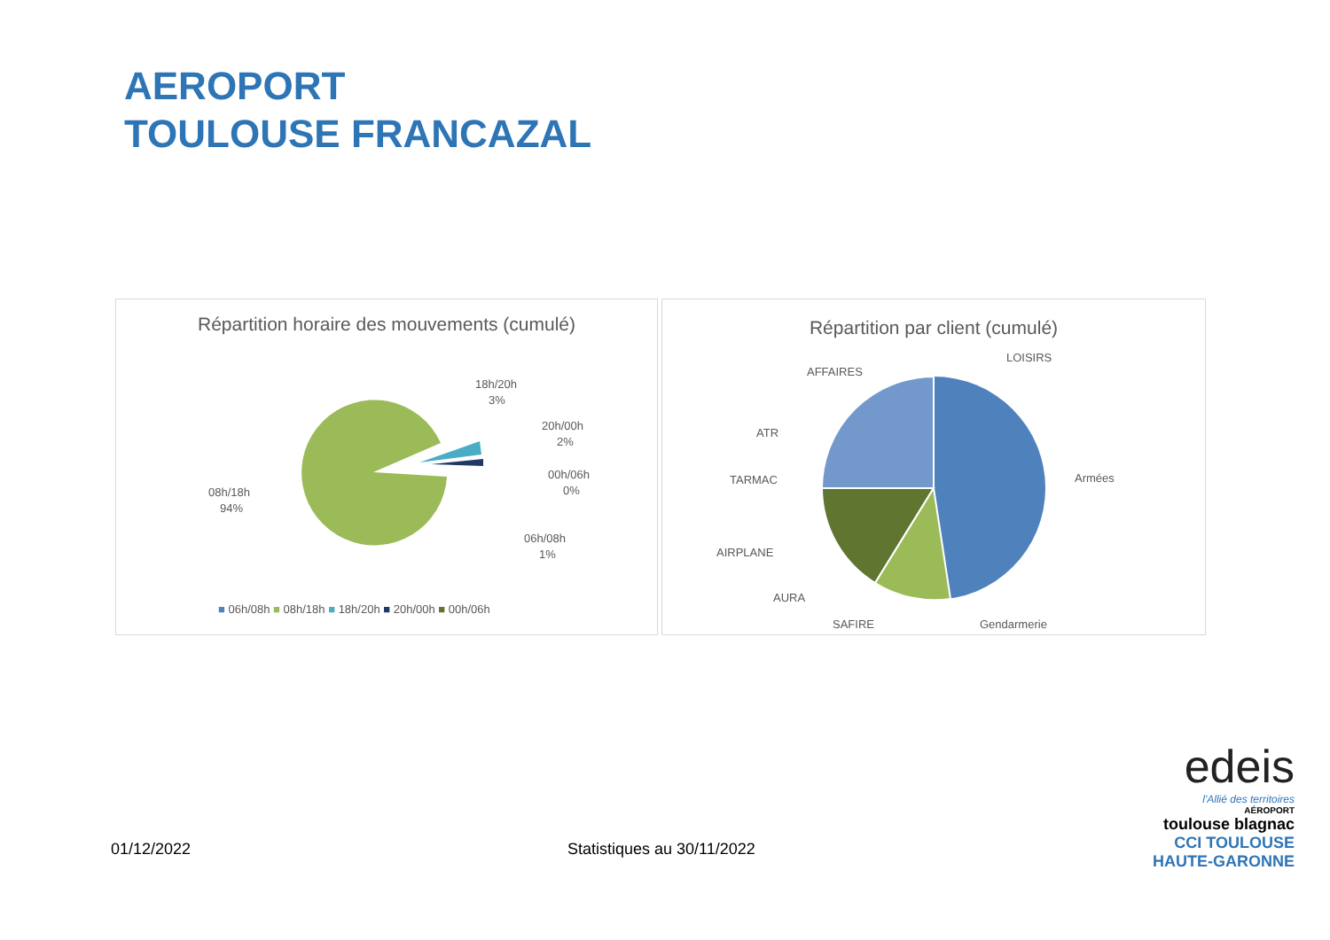AEROPORT
TOULOUSE FRANCAZAL
Répartition horaire des mouvements (cumulé)
18h/20h
3%
20h/00h
2%
00h/06h
0%
06h/08h
1%
08h/18h
94%
■ 06h/08h ■ 08h/18h ■ 18h/20h ■ 20h/00h ■ 00h/06h
Répartition par client (cumulé)
LOISIRS
AFFAIRES
ATR
TARMAC
AIRPLANE
AURA
SAFIRE
Gendarmerie
Armées
01/12/2022 Statistiques au 30/11/2022
edeis
l'Allié des territoires
AÉROPORT
toulouse blagnac
CCI TOULOUSE
HAUTE-GARONNE